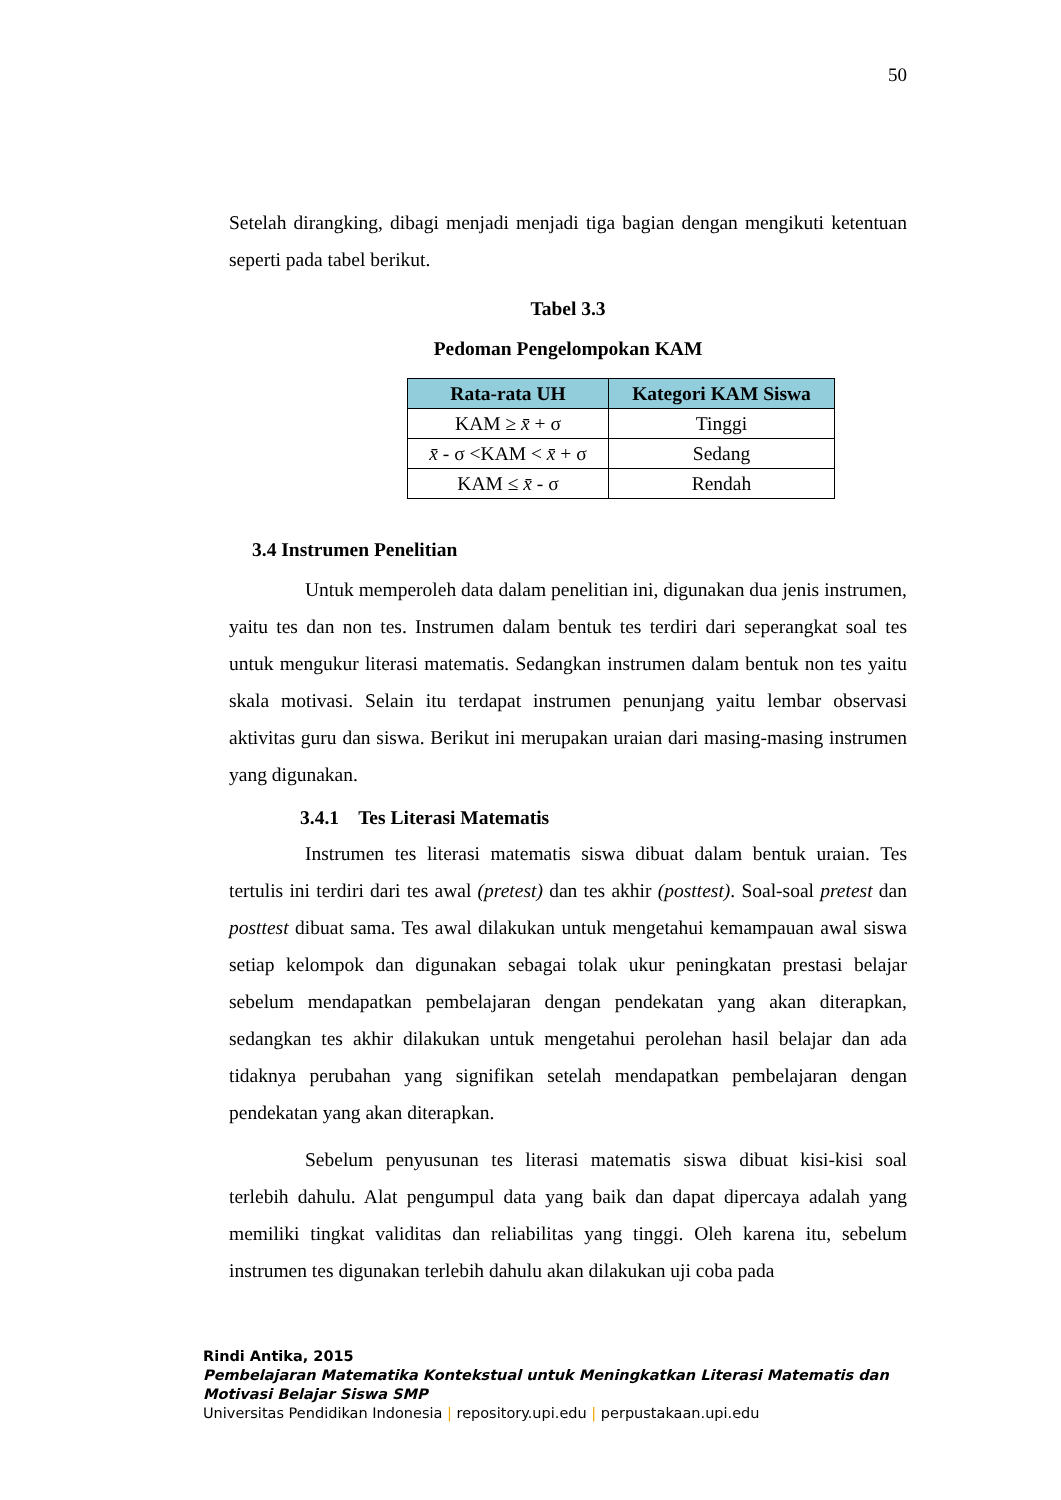50
Setelah dirangking, dibagi menjadi menjadi tiga bagian dengan mengikuti ketentuan seperti pada tabel berikut.
Tabel 3.3
Pedoman Pengelompokan KAM
| Rata-rata UH | Kategori KAM Siswa |
| --- | --- |
| KAM ≥ x̄ + σ | Tinggi |
| x̄ - σ <KAM < x̄ + σ | Sedang |
| KAM ≤ x̄ - σ | Rendah |
3.4 Instrumen Penelitian
Untuk memperoleh data dalam penelitian ini, digunakan dua jenis instrumen, yaitu tes dan non tes. Instrumen dalam bentuk tes terdiri dari seperangkat soal tes untuk mengukur literasi matematis. Sedangkan instrumen dalam bentuk non tes yaitu skala motivasi. Selain itu terdapat instrumen penunjang yaitu lembar observasi aktivitas guru dan siswa. Berikut ini merupakan uraian dari masing-masing instrumen yang digunakan.
3.4.1 Tes Literasi Matematis
Instrumen tes literasi matematis siswa dibuat dalam bentuk uraian. Tes tertulis ini terdiri dari tes awal (pretest) dan tes akhir (posttest). Soal-soal pretest dan posttest dibuat sama. Tes awal dilakukan untuk mengetahui kemampauan awal siswa setiap kelompok dan digunakan sebagai tolak ukur peningkatan prestasi belajar sebelum mendapatkan pembelajaran dengan pendekatan yang akan diterapkan, sedangkan tes akhir dilakukan untuk mengetahui perolehan hasil belajar dan ada tidaknya perubahan yang signifikan setelah mendapatkan pembelajaran dengan pendekatan yang akan diterapkan.
Sebelum penyusunan tes literasi matematis siswa dibuat kisi-kisi soal terlebih dahulu. Alat pengumpul data yang baik dan dapat dipercaya adalah yang memiliki tingkat validitas dan reliabilitas yang tinggi. Oleh karena itu, sebelum instrumen tes digunakan terlebih dahulu akan dilakukan uji coba pada
Rindi Antika, 2015
Pembelajaran Matematika Kontekstual untuk Meningkatkan Literasi Matematis dan Motivasi Belajar Siswa SMP
Universitas Pendidikan Indonesia | repository.upi.edu | perpustakaan.upi.edu